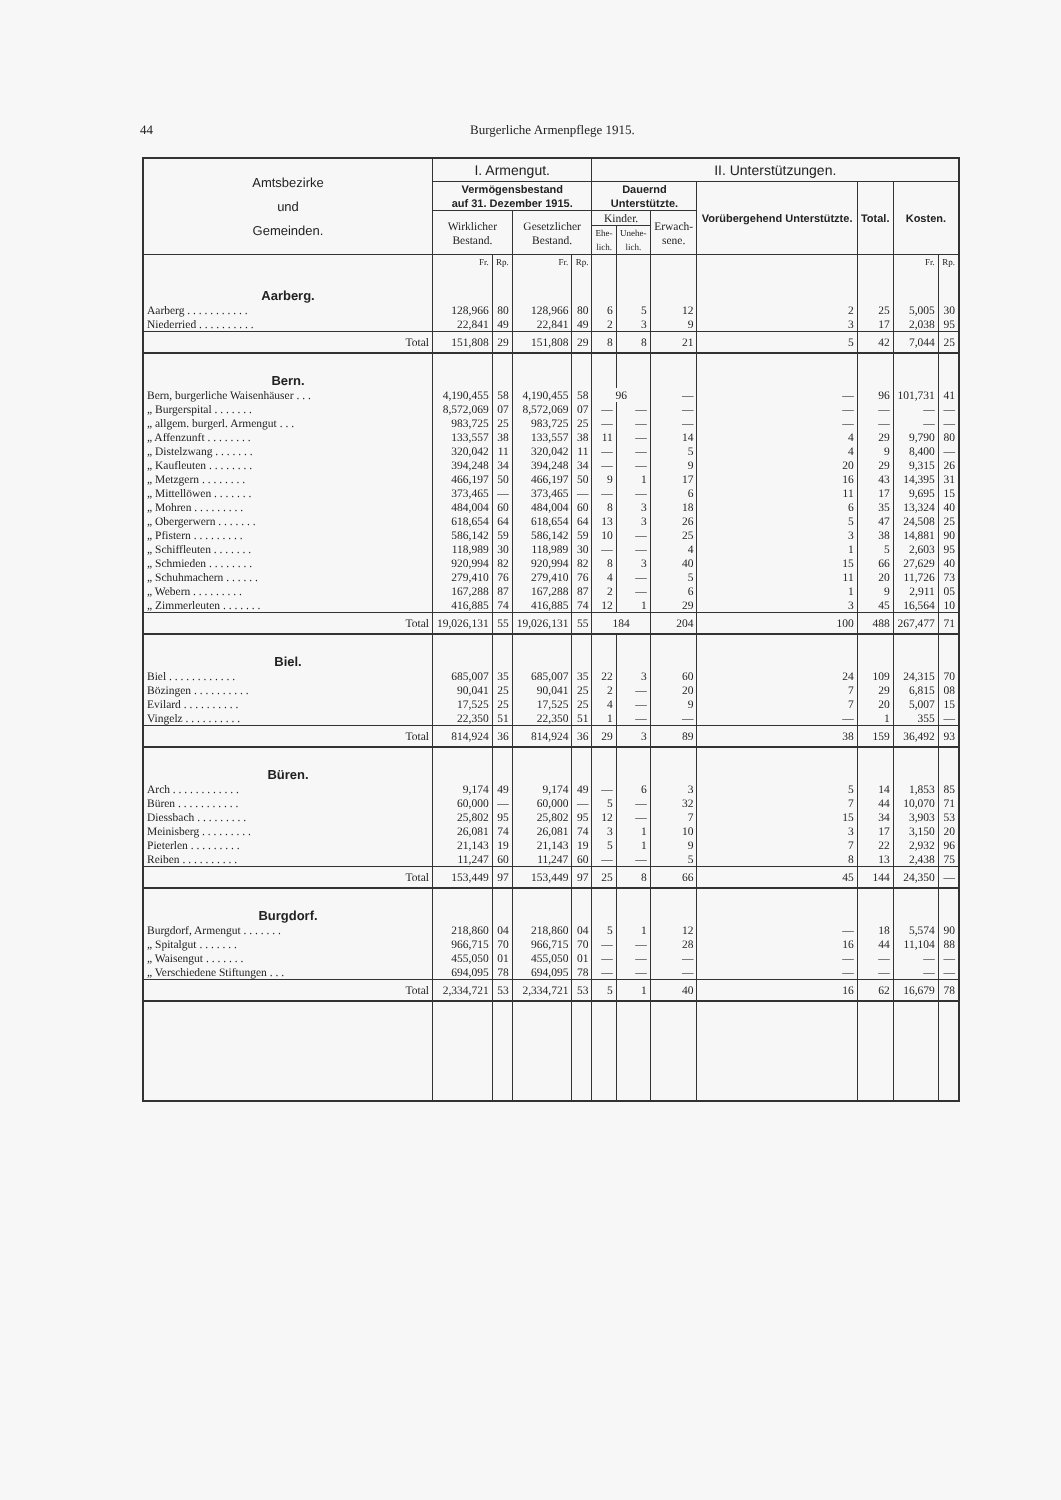44 Burgerliche Armenpflege 1915.
| Amtsbezirke und Gemeinden. | I. Armengut. | | | | II. Unterstützungen. | | | | | | |
| --- | --- | --- | --- | --- | --- | --- | --- | --- | --- | --- | --- |
| | Vermögensbestand auf 31. Dezember 1915. | | | | Dauernd Unterstützte. | | | Vorübergehend Unterstützte. | Total. | Kosten. | |
| | Wirklicher Bestand. | | Gesetzlicher Bestand. | | Kinder. | | Erwach- sene. | | | | |
| | | | | | Ehe- lich. | Unehe- lich. | | | | | |
| | Fr. | Rp. | Fr. | Rp. | | | | | | Fr. | Rp. |
| Aarberg. | | | | | | | | | | | |
| Aarberg . . . . . . . . . . . | 128,966 | 80 | 128,966 | 80 | 6 | 5 | 12 | 2 | 25 | 5,005 | 30 |
| Niederried . . . . . . . . . . | 22,841 | 49 | 22,841 | 49 | 2 | 3 | 9 | 3 | 17 | 2,038 | 95 |
| Total | 151,808 | 29 | 151,808 | 29 | 8 | 8 | 21 | 5 | 42 | 7,044 | 25 |
| Bern. | | | | | | | | | | | |
| Bern, burgerliche Waisenhäuser . . . | 4,190,455 | 58 | 4,190,455 | 58 | 96 | | — | — | 96 | 101,731 | 41 |
| „ Burgerspital . . . . . . . | 8,572,069 | 07 | 8,572,069 | 07 | — | — | — | — | — | — | — |
| „ allgem. burgerl. Armengut . . . | 983,725 | 25 | 983,725 | 25 | — | — | — | — | — | — | — |
| „ Affenzunft . . . . . . . . | 133,557 | 38 | 133,557 | 38 | 11 | — | 14 | 4 | 29 | 9,790 | 80 |
| „ Distelzwang . . . . . . . | 320,042 | 11 | 320,042 | 11 | — | — | 5 | 4 | 9 | 8,400 | — |
| „ Kaufleuten . . . . . . . . | 394,248 | 34 | 394,248 | 34 | — | — | 9 | 20 | 29 | 9,315 | 26 |
| „ Metzgern . . . . . . . . | 466,197 | 50 | 466,197 | 50 | 9 | 1 | 17 | 16 | 43 | 14,395 | 31 |
| „ Mittellöwen . . . . . . . | 373,465 | — | 373,465 | — | — | — | 6 | 11 | 17 | 9,695 | 15 |
| „ Mohren . . . . . . . . . | 484,004 | 60 | 484,004 | 60 | 8 | 3 | 18 | 6 | 35 | 13,324 | 40 |
| „ Obergerwern . . . . . . . | 618,654 | 64 | 618,654 | 64 | 13 | 3 | 26 | 5 | 47 | 24,508 | 25 |
| „ Pfistern . . . . . . . . . | 586,142 | 59 | 586,142 | 59 | 10 | — | 25 | 3 | 38 | 14,881 | 90 |
| „ Schiffleuten . . . . . . . | 118,989 | 30 | 118,989 | 30 | — | — | 4 | 1 | 5 | 2,603 | 95 |
| „ Schmieden . . . . . . . . | 920,994 | 82 | 920,994 | 82 | 8 | 3 | 40 | 15 | 66 | 27,629 | 40 |
| „ Schuhmachern . . . . . . | 279,410 | 76 | 279,410 | 76 | 4 | — | 5 | 11 | 20 | 11,726 | 73 |
| „ Webern . . . . . . . . . | 167,288 | 87 | 167,288 | 87 | 2 | — | 6 | 1 | 9 | 2,911 | 05 |
| „ Zimmerleuten . . . . . . . | 416,885 | 74 | 416,885 | 74 | 12 | 1 | 29 | 3 | 45 | 16,564 | 10 |
| Total | 19,026,131 | 55 | 19,026,131 | 55 | 184 | | 204 | 100 | 488 | 267,477 | 71 |
| Biel. | | | | | | | | | | | |
| Biel . . . . . . . . . . . . | 685,007 | 35 | 685,007 | 35 | 22 | 3 | 60 | 24 | 109 | 24,315 | 70 |
| Bözingen . . . . . . . . . . | 90,041 | 25 | 90,041 | 25 | 2 | — | 20 | 7 | 29 | 6,815 | 08 |
| Evilard . . . . . . . . . . | 17,525 | 25 | 17,525 | 25 | 4 | — | 9 | 7 | 20 | 5,007 | 15 |
| Vingelz . . . . . . . . . . | 22,350 | 51 | 22,350 | 51 | 1 | — | — | — | 1 | 355 | — |
| Total | 814,924 | 36 | 814,924 | 36 | 29 | 3 | 89 | 38 | 159 | 36,492 | 93 |
| Büren. | | | | | | | | | | | |
| Arch . . . . . . . . . . . . | 9,174 | 49 | 9,174 | 49 | — | 6 | 3 | 5 | 14 | 1,853 | 85 |
| Büren . . . . . . . . . . . | 60,000 | — | 60,000 | — | 5 | — | 32 | 7 | 44 | 10,070 | 71 |
| Diessbach . . . . . . . . . | 25,802 | 95 | 25,802 | 95 | 12 | — | 7 | 15 | 34 | 3,903 | 53 |
| Meinisberg . . . . . . . . . | 26,081 | 74 | 26,081 | 74 | 3 | 1 | 10 | 3 | 17 | 3,150 | 20 |
| Pieterlen . . . . . . . . . | 21,143 | 19 | 21,143 | 19 | 5 | 1 | 9 | 7 | 22 | 2,932 | 96 |
| Reiben . . . . . . . . . . | 11,247 | 60 | 11,247 | 60 | — | — | 5 | 8 | 13 | 2,438 | 75 |
| Total | 153,449 | 97 | 153,449 | 97 | 25 | 8 | 66 | 45 | 144 | 24,350 | — |
| Burgdorf. | | | | | | | | | | | |
| Burgdorf, Armengut . . . . . . . | 218,860 | 04 | 218,860 | 04 | 5 | 1 | 12 | — | 18 | 5,574 | 90 |
| „ Spitalgut . . . . . . . | 966,715 | 70 | 966,715 | 70 | — | — | 28 | 16 | 44 | 11,104 | 88 |
| „ Waisengut . . . . . . . | 455,050 | 01 | 455,050 | 01 | — | — | — | — | — | — | — |
| „ Verschiedene Stiftungen . . . | 694,095 | 78 | 694,095 | 78 | — | — | — | — | — | — | — |
| Total | 2,334,721 | 53 | 2,334,721 | 53 | 5 | 1 | 40 | 16 | 62 | 16,679 | 78 |